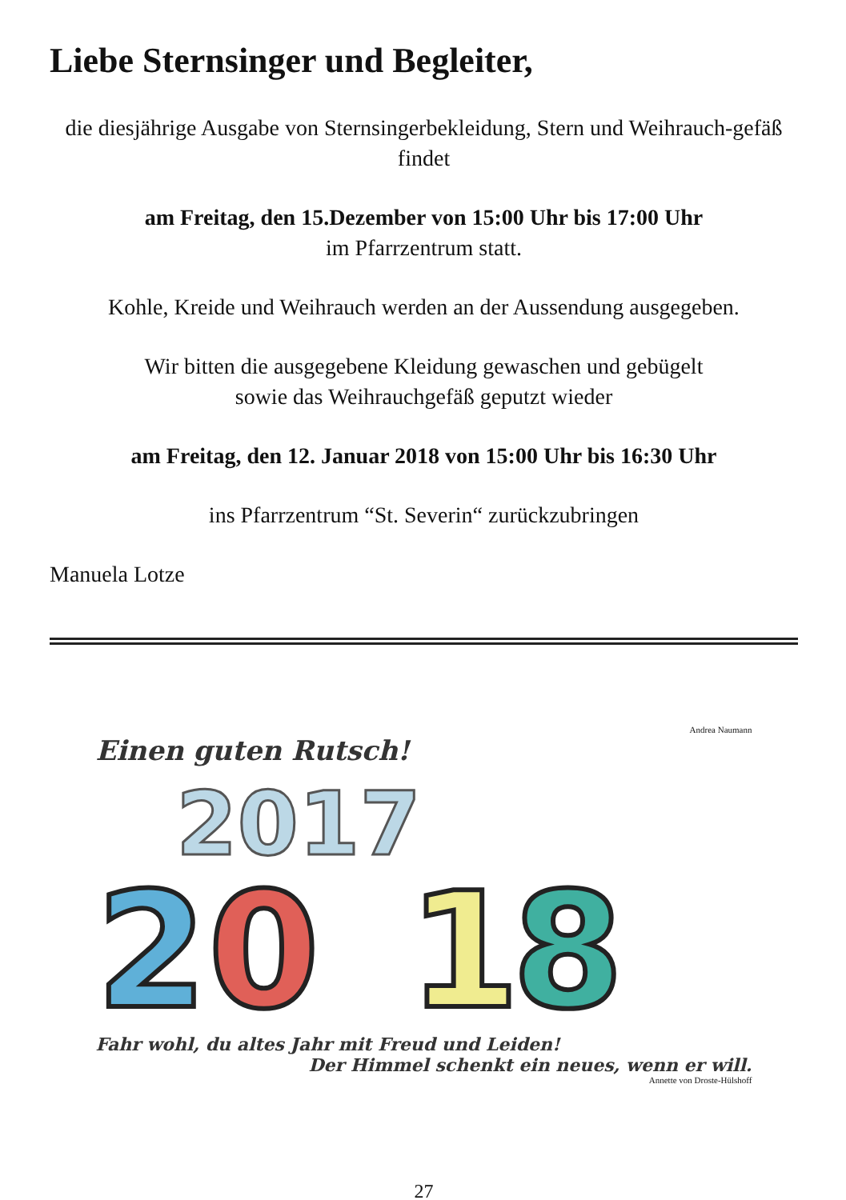Liebe Sternsinger und Begleiter,
die diesjährige Ausgabe von Sternsingerbekleidung, Stern und Weihrauch-gefäß findet
am Freitag, den 15.Dezember von 15:00 Uhr bis 17:00 Uhr
im Pfarrzentrum statt.
Kohle, Kreide und Weihrauch werden an der Aussendung ausgegeben.
Wir bitten die ausgegebene Kleidung gewaschen und gebügelt
sowie das Weihrauchgefäß geputzt wieder
am Freitag, den 12. Januar 2018 von 15:00 Uhr bis 16:30 Uhr
ins Pfarrzentrum “St. Severin“ zurückzubringen
Manuela Lotze
Andrea Naumann
Einen guten Rutsch!
2017
2
0
1
8
Fahr wohl, du altes Jahr mit Freud und Leiden!
Der Himmel schenkt ein neues, wenn er will.
Annette von Droste-Hülshoff
27